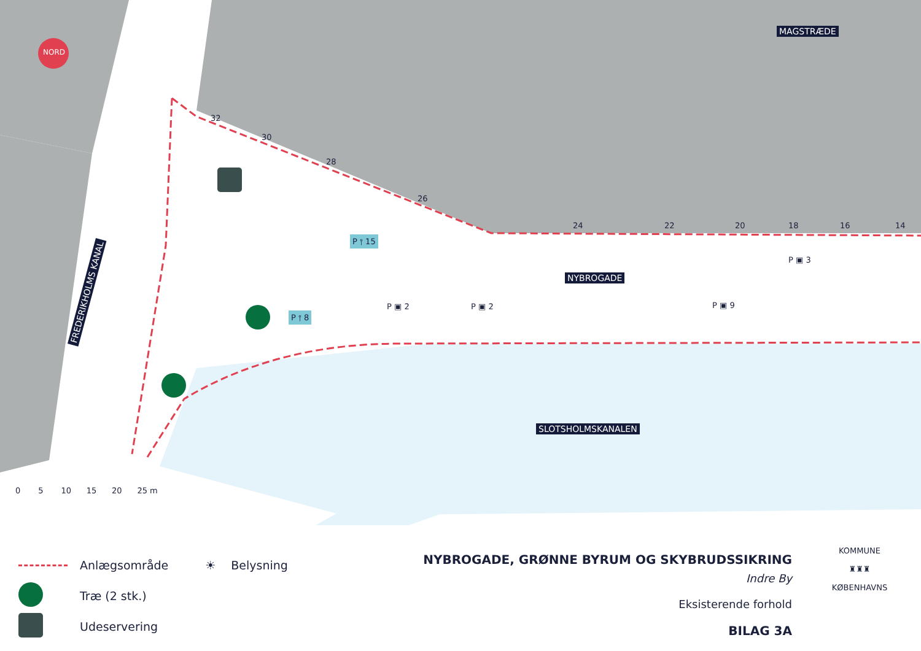NORD
MAGSTRÆDE
32
30
28
26
24 22 20 18 16 14
P ⫯ 15
P ▣ 3
NYBROGADE
P ⫯ 8
P ▣ 2 P ▣ 2 P ▣ 9
FREDERIKHOLMS KANAL
SLOTSHOLMSKANALEN
0 5 10 15 20 25 m
Anlægsområde
Træ (2 stk.)
Udeservering
☀ Belysning
NYBROGADE, GRØNNE BYRUM OG SKYBRUDSSIKRING
Indre By
Eksisterende forhold
BILAG 3A
KOMMUNE
♜♜♜
KØBENHAVNS